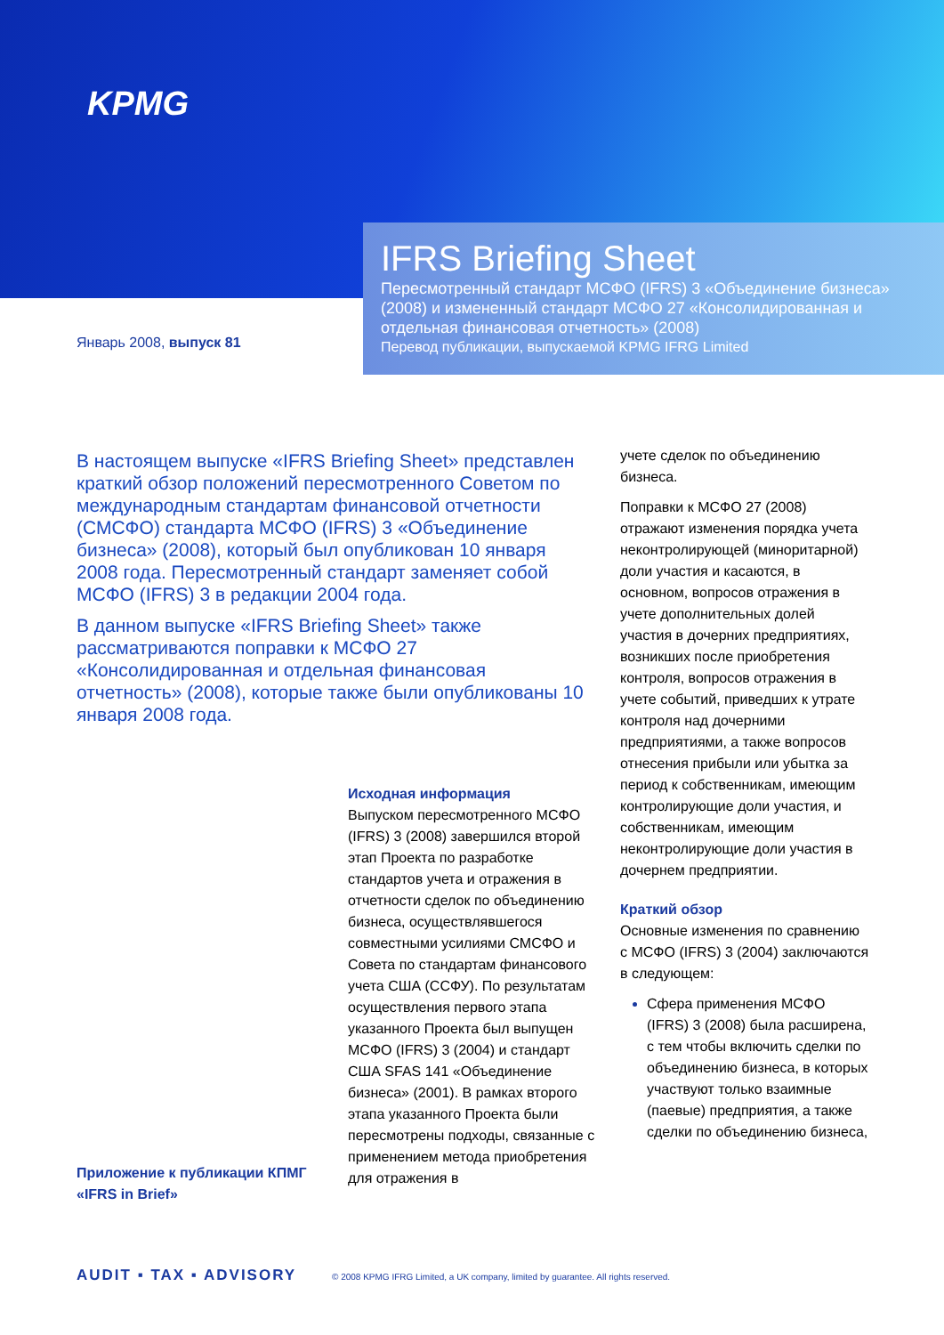KPMG
IFRS Briefing Sheet
Пересмотренный стандарт МСФО (IFRS) 3 «Объединение бизнеса» (2008) и измененный стандарт МСФО 27 «Консолидированная и отдельная финансовая отчетность» (2008)
Перевод публикации, выпускаемой KPMG IFRG Limited
Январь 2008, выпуск 81
В настоящем выпуске «IFRS Briefing Sheet» представлен краткий обзор положений пересмотренного Советом по международным стандартам финансовой отчетности (СМСФО) стандарта МСФО (IFRS) 3 «Объединение бизнеса» (2008), который был опубликован 10 января 2008 года. Пересмотренный стандарт заменяет собой МСФО (IFRS) 3 в редакции 2004 года.
В данном выпуске «IFRS Briefing Sheet» также рассматриваются поправки к МСФО 27 «Консолидированная и отдельная финансовая отчетность» (2008), которые также были опубликованы 10 января 2008 года.
Исходная информация
Выпуском пересмотренного МСФО (IFRS) 3 (2008) завершился второй этап Проекта по разработке стандартов учета и отражения в отчетности сделок по объединению бизнеса, осуществлявшегося совместными усилиями СМСФО и Совета по стандартам финансового учета США (ССФУ). По результатам осуществления первого этапа указанного Проекта был выпущен МСФО (IFRS) 3 (2004) и стандарт США SFAS 141 «Объединение бизнеса» (2001). В рамках второго этапа указанного Проекта были пересмотрены подходы, связанные с применением метода приобретения для отражения в
учете сделок по объединению бизнеса.
Поправки к МСФО 27 (2008) отражают изменения порядка учета неконтролирующей (миноритарной) доли участия и касаются, в основном, вопросов отражения в учете дополнительных долей участия в дочерних предприятиях, возникших после приобретения контроля, вопросов отражения в учете событий, приведших к утрате контроля над дочерними предприятиями, а также вопросов отнесения прибыли или убытка за период к собственникам, имеющим контролирующие доли участия, и собственникам, имеющим неконтролирующие доли участия в дочернем предприятии.
Краткий обзор
Основные изменения по сравнению с МСФО (IFRS) 3 (2004) заключаются в следующем:
Сфера применения МСФО (IFRS) 3 (2008) была расширена, с тем чтобы включить сделки по объединению бизнеса, в которых участвуют только взаимные (паевые) предприятия, а также сделки по объединению бизнеса,
Приложение к публикации КПМГ
«IFRS in Brief»
AUDIT ▪ TAX ▪ ADVISORY
© 2008 KPMG IFRG Limited, a UK company, limited by guarantee. All rights reserved.